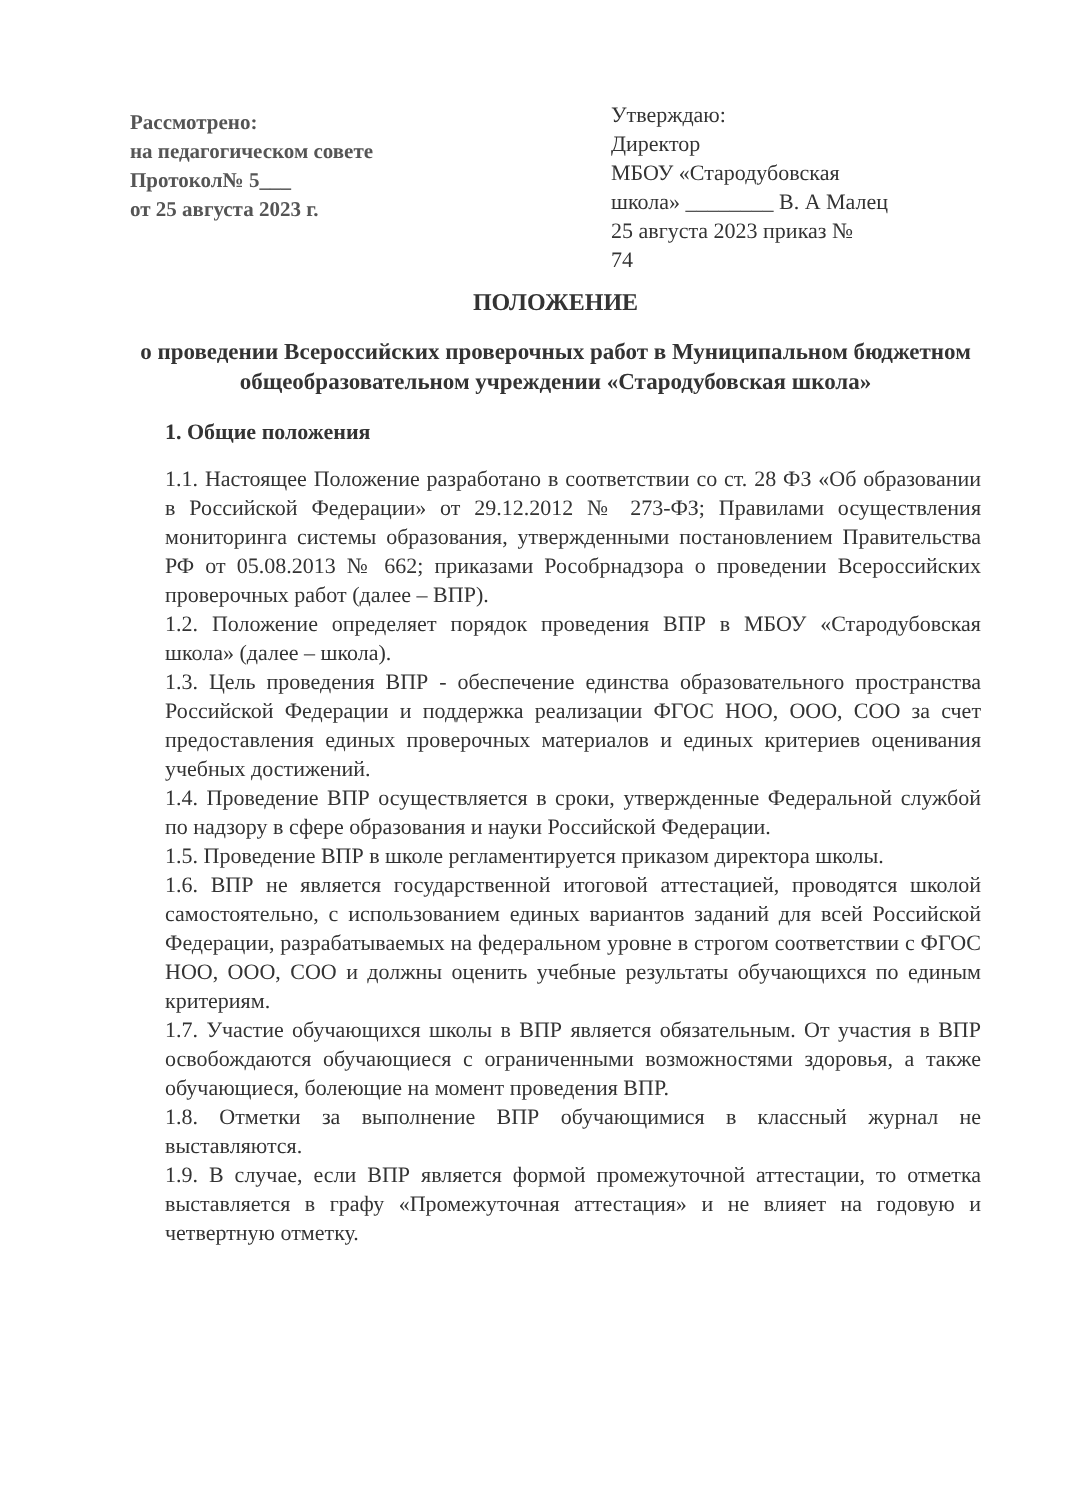Рассмотрено:
на педагогическом совете
Протокол№ 5___
от 25 августа 2023 г.
Утверждаю:
Директор
МБОУ «Стародубовская
школа» ________ В. А Малец
25 августа 2023 приказ №
74
ПОЛОЖЕНИЕ
о проведении Всероссийских проверочных работ в Муниципальном бюджетном общеобразовательном учреждении «Стародубовская школа»
1. Общие положения
1.1. Настоящее Положение разработано в соответствии со ст. 28 ФЗ «Об образовании в Российской Федерации» от 29.12.2012 № 273-ФЗ; Правилами осуществления мониторинга системы образования, утвержденными постановлением Правительства РФ от 05.08.2013 № 662; приказами Рособрнадзора о проведении Всероссийских проверочных работ (далее – ВПР).
1.2. Положение определяет порядок проведения ВПР в МБОУ «Стародубовская школа» (далее – школа).
1.3. Цель проведения ВПР - обеспечение единства образовательного пространства Российской Федерации и поддержка реализации ФГОС НОО, ООО, СОО за счет предоставления единых проверочных материалов и единых критериев оценивания учебных достижений.
1.4. Проведение ВПР осуществляется в сроки, утвержденные Федеральной службой по надзору в сфере образования и науки Российской Федерации.
1.5. Проведение ВПР в школе регламентируется приказом директора школы.
1.6. ВПР не является государственной итоговой аттестацией, проводятся школой самостоятельно, с использованием единых вариантов заданий для всей Российской Федерации, разрабатываемых на федеральном уровне в строгом соответствии с ФГОС НОО, ООО, СОО и должны оценить учебные результаты обучающихся по единым критериям.
1.7. Участие обучающихся школы в ВПР является обязательным. От участия в ВПР освобождаются обучающиеся с ограниченными возможностями здоровья, а также обучающиеся, болеющие на момент проведения ВПР.
1.8. Отметки за выполнение ВПР обучающимися в классный журнал не выставляются.
1.9. В случае, если ВПР является формой промежуточной аттестации, то отметка выставляется в графу «Промежуточная аттестация» и не влияет на годовую и четвертную отметку.